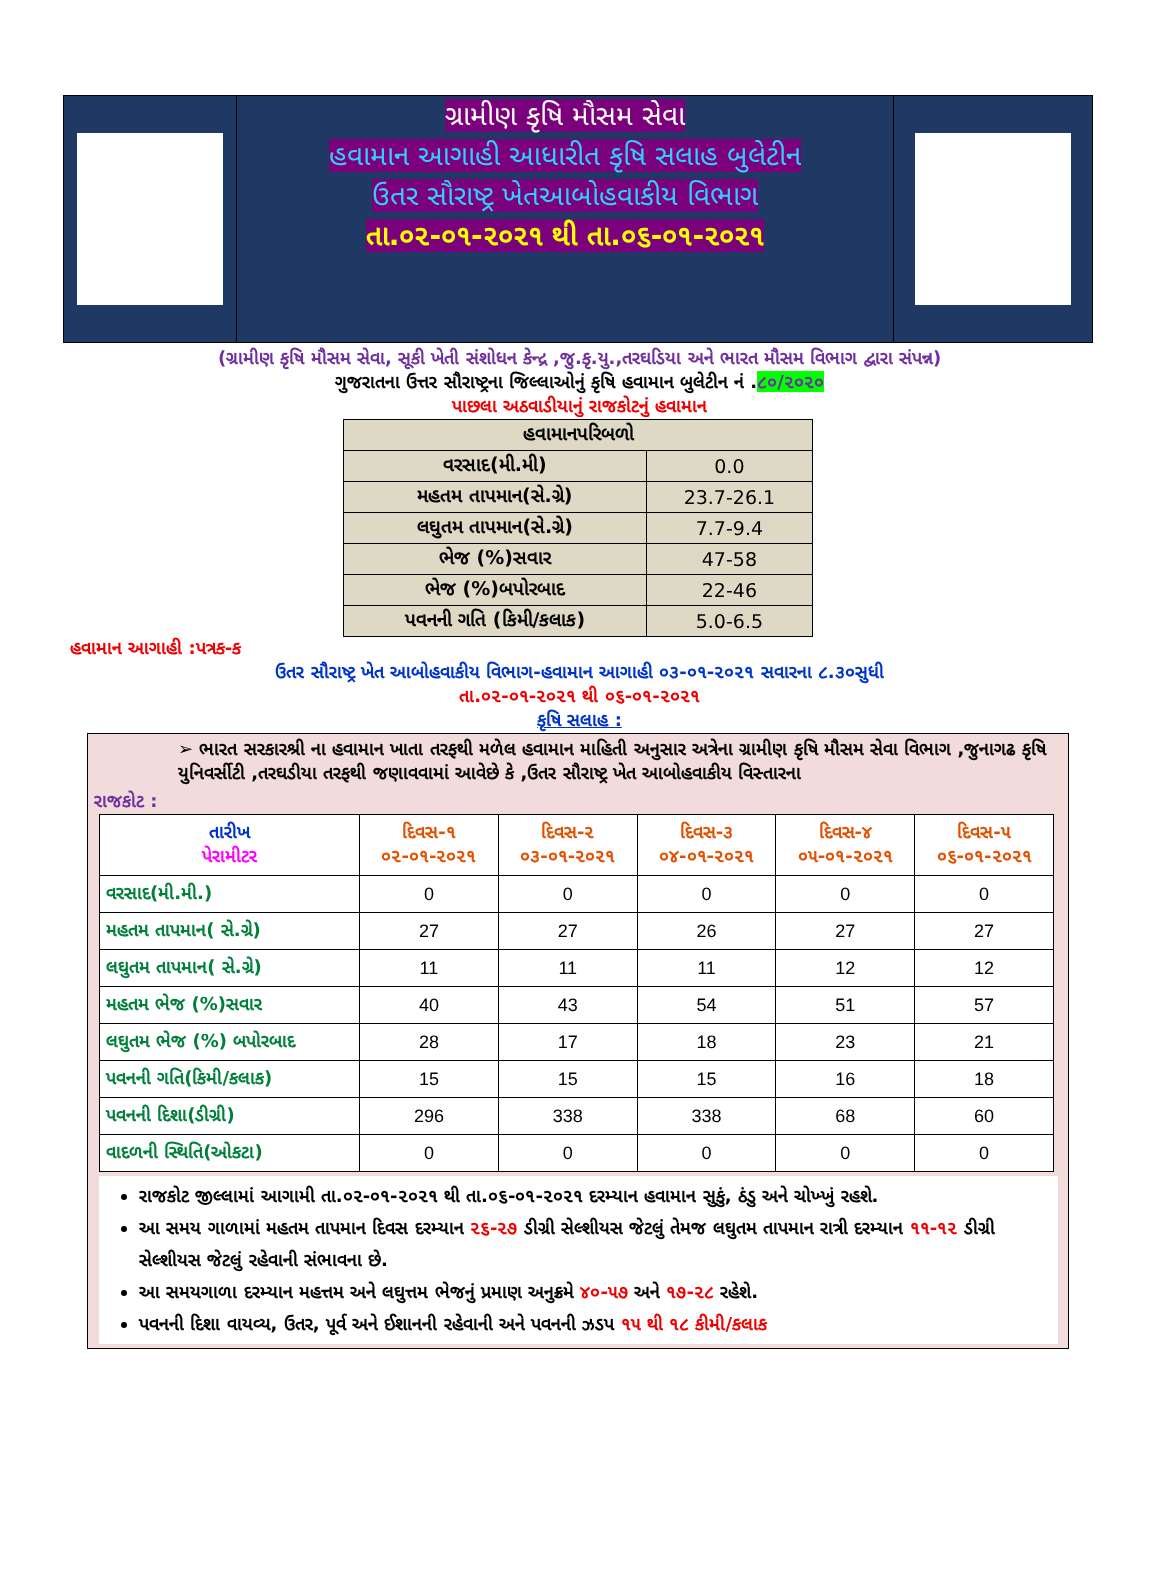ગ્રામીણ કૃષિ મૌસમ સેવા
હવામાન આગાહી આધારીત કૃષિ સલાહ બુલેટીન
ઉતર સૌરાષ્ટ્ર ખેતઆબોહવાકીય વિભાગ
તા.૦૨-૦૧-૨૦૨૧ થી તા.૦૬-૦૧-૨૦૨૧
(ગ્રામીણ કૃષિ મૌસમ સેવા, સૂકી ખેતી સંશોધન કેન્દ્ર ,જુ.કૃ.યુ.,તરઘડિયા અને ભારત મૌસમ વિભાગ દ્વારા સંપન્ન)
ગુજરાતના ઉત્તર સૌરાષ્ટ્રના જિલ્લાઓનું કૃષિ હવામાન બુલેટીન નં .૮૦/૨૦૨૦
પાછલા અઠવાડીયાનું રાજકોટનું હવામાન
| હવામાનપરિબળો | |
| વરસાદ(મી.મી) | 0.0 |
| મહતમ તાપમાન(સે.ગ્રે) | 23.7-26.1 |
| લઘુતમ તાપમાન(સે.ગ્રે) | 7.7-9.4 |
| ભેજ (%)સવાર | 47-58 |
| ભેજ (%)બપોરબાદ | 22-46 |
| પવનની ગતિ (કિમી/કલાક) | 5.0-6.5 |
હવામાન આગાહી :પત્રક-ક
ઉતર સૌરાષ્ટ્ર ખેત આબોહવાકીય વિભાગ-હવામાન આગાહી ૦૩-૦૧-૨૦૨૧ સવારના ૮.૩૦સુધી
તા.૦૨-૦૧-૨૦૨૧ થી ૦૬-૦૧-૨૦૨૧
કૃષિ સલાહ :
➢ ભારત સરકારશ્રી ના હવામાન ખાતા તરફથી મળેલ હવામાન માહિતી અનુસાર અત્રેના ગ્રામીણ કૃષિ મૌસમ સેવા વિભાગ ,જુનાગઢ કૃષિ યુનિવર્સીટી ,તરઘડીયા તરફથી જણાવવામાં આવેછે કે ,ઉતર સૌરાષ્ટ્ર ખેત આબોહવાકીય વિસ્તારના
રાજકોટ :
| તારીખ પેરામીટર | દિવસ-૧ ૦૨-૦૧-૨૦૨૧ | દિવસ-૨ ૦૩-૦૧-૨૦૨૧ | દિવસ-૩ ૦૪-૦૧-૨૦૨૧ | દિવસ-૪ ૦૫-૦૧-૨૦૨૧ | દિવસ-૫ ૦૬-૦૧-૨૦૨૧ |
| --- | --- | --- | --- | --- | --- |
| વરસાદ(મી.મી.) | 0 | 0 | 0 | 0 | 0 |
| મહતમ તાપમાન( સે.ગ્રે) | 27 | 27 | 26 | 27 | 27 |
| લઘુતમ તાપમાન( સે.ગ્રે) | 11 | 11 | 11 | 12 | 12 |
| મહતમ ભેજ (%)સવાર | 40 | 43 | 54 | 51 | 57 |
| લઘુતમ ભેજ (%) બપોરબાદ | 28 | 17 | 18 | 23 | 21 |
| પવનની ગતિ(કિમી/કલાક) | 15 | 15 | 15 | 16 | 18 |
| પવનની દિશા(ડીગ્રી) | 296 | 338 | 338 | 68 | 60 |
| વાદળની સ્થિતિ(ઓકટા) | 0 | 0 | 0 | 0 | 0 |
રાજકોટ જીલ્લામાં આગામી તા.૦૨-૦૧-૨૦૨૧ થી તા.૦૬-૦૧-૨૦૨૧ દરમ્યાન હવામાન સુકું, ઠંડુ અને ચોખ્ખું રહશે.
આ સમય ગાળામાં મહતમ તાપમાન દિવસ દરમ્યાન ૨૬-૨૭ ડીગ્રી સેલ્શીયસ જેટલું તેમજ લઘુતમ તાપમાન રાત્રી દરમ્યાન ૧૧-૧૨ ડીગ્રી સેલ્શીયસ જેટલું રહેવાની સંભાવના છે.
આ સમયગાળા દરમ્યાન મહત્તમ અને લઘુત્તમ ભેજનું પ્રમાણ અનુક્રમે ૪૦-૫૭ અને ૧૭-૨૮ રહેશે.
પવનની દિશા વાયવ્ય, ઉતર, પૂર્વ અને ઈશાનની રહેવાની અને પવનની ઝડપ ૧૫ થી ૧૮ કીમી/કલાક